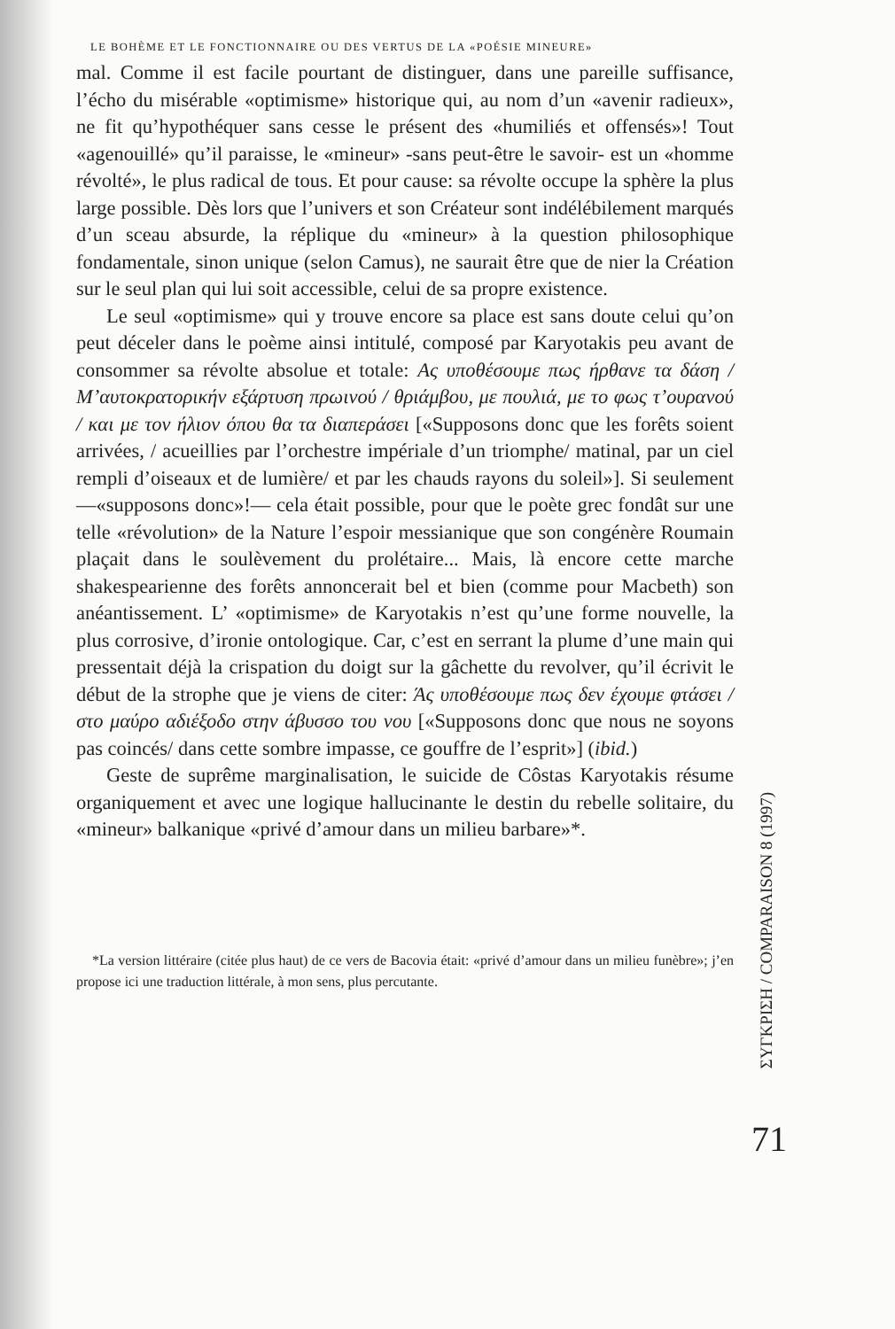LE BOHÈME ET LE FONCTIONNAIRE OU DES VERTUS DE LA «POÉSIE MINEURE»
mal. Comme il est facile pourtant de distinguer, dans une pareille suffisance, l’écho du misérable «optimisme» historique qui, au nom d’un «avenir radieux», ne fit qu’hypothéquer sans cesse le présent des «humiliés et offensés»! Tout «agenouillé» qu’il paraisse, le «mineur» -sans peut-être le savoir- est un «homme révolté», le plus radical de tous. Et pour cause: sa révolte occupe la sphère la plus large possible. Dès lors que l’univers et son Créateur sont indélébilement marqués d’un sceau absurde, la réplique du «mineur» à la question philosophique fondamentale, sinon unique (selon Camus), ne saurait être que de nier la Création sur le seul plan qui lui soit accessible, celui de sa propre existence.
Le seul «optimisme» qui y trouve encore sa place est sans doute celui qu’on peut déceler dans le poème ainsi intitulé, composé par Karyotakis peu avant de consommer sa révolte absolue et totale: Aς υποθέσουμε πως ήρθανε τα δάση / M’αυτοκρατορικήν εξάρτυση πρωινού / θριάμβου, με πουλιά, με το φως τ’ουρανού / και με τον ήλιον όπου θα τα διαπεράσει [«Supposons donc que les forêts soient arrivées, / acueillies par l’orchestre impériale d’un triomphe/ matinal, par un ciel rempli d’oiseaux et de lumière/ et par les chauds rayons du soleil»]. Si seulement —«supposons donc»!— cela était possible, pour que le poète grec fondât sur une telle «révolution» de la Nature l’espoir messianique que son congénère Roumain plaçait dans le soulèvement du prolétaire... Mais, là encore cette marche shakespearienne des forêts annoncerait bel et bien (comme pour Macbeth) son anéantissement. L’ «optimisme» de Karyotakis n’est qu’une forme nouvelle, la plus corrosive, d’ironie ontologique. Car, c’est en serrant la plume d’une main qui pressentait déjà la crispation du doigt sur la gâchette du revolver, qu’il écrivit le début de la strophe que je viens de citer: Άς υποθέσουμε πως δεν έχουμε φτάσει / στο μαύρο αδιέξοδο στην άβυσσο του νου [«Supposons donc que nous ne soyons pas coincés/ dans cette sombre impasse, ce gouffre de l’esprit»] (ibid.)
Geste de suprême marginalisation, le suicide de Côstas Karyotakis résume organiquement et avec une logique hallucinante le destin du rebelle solitaire, du «mineur» balkanique «privé d’amour dans un milieu barbare»*.
*La version littéraire (citée plus haut) de ce vers de Bacovia était: «privé d’amour dans un milieu funèbre»; j’en propose ici une traduction littérale, à mon sens, plus percutante.
ΣΥΓΚΡΙΣΗ / COMPARAISON 8 (1997)
71